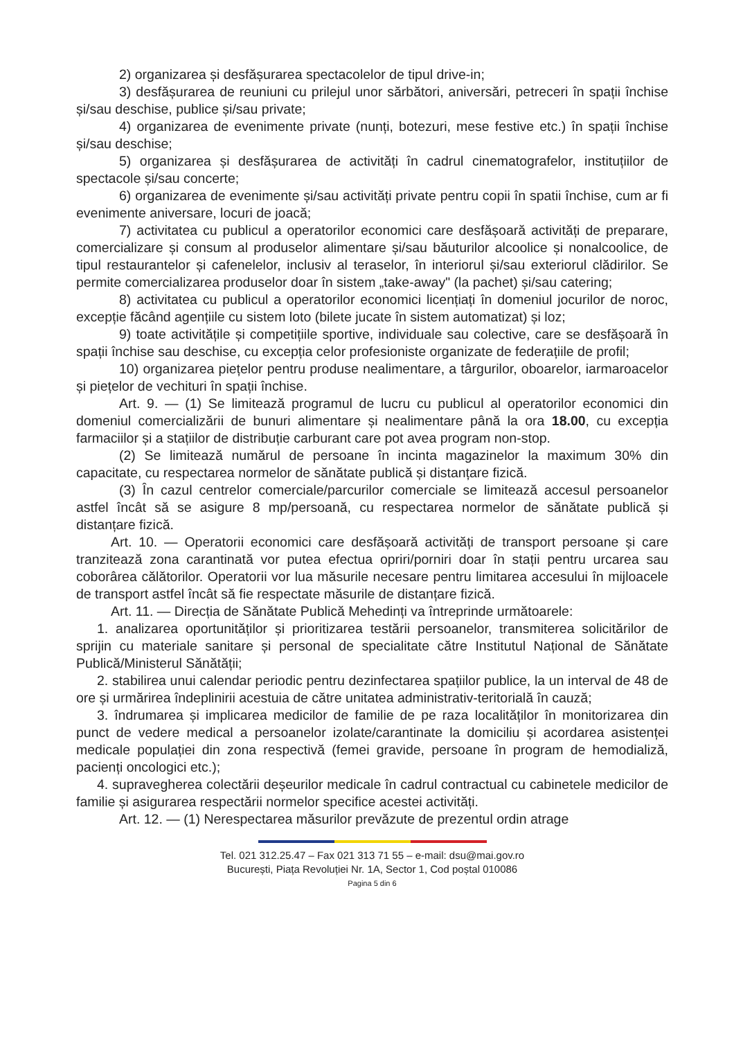2) organizarea și desfășurarea spectacolelor de tipul drive-in;
3) desfășurarea de reuniuni cu prilejul unor sărbători, aniversări, petreceri în spații închise și/sau deschise, publice și/sau private;
4) organizarea de evenimente private (nunți, botezuri, mese festive etc.) în spații închise și/sau deschise;
5) organizarea și desfășurarea de activități în cadrul cinematografelor, instituțiilor de spectacole și/sau concerte;
6) organizarea de evenimente și/sau activități private pentru copii în spatii închise, cum ar fi evenimente aniversare, locuri de joacă;
7) activitatea cu publicul a operatorilor economici care desfășoară activități de preparare, comercializare și consum al produselor alimentare și/sau băuturilor alcoolice și nonalcoolice, de tipul restaurantelor și cafenelelor, inclusiv al teraselor, în interiorul și/sau exteriorul clădirilor. Se permite comercializarea produselor doar în sistem „take-away" (la pachet) și/sau catering;
8) activitatea cu publicul a operatorilor economici licențiați în domeniul jocurilor de noroc, excepție făcând agențiile cu sistem loto (bilete jucate în sistem automatizat) și loz;
9) toate activitățile și competițiile sportive, individuale sau colective, care se desfășoară în spații închise sau deschise, cu excepția celor profesioniste organizate de federațiile de profil;
10) organizarea piețelor pentru produse nealimentare, a târgurilor, oboarelor, iarmaroacelor și piețelor de vechituri în spații închise.
Art. 9. — (1) Se limitează programul de lucru cu publicul al operatorilor economici din domeniul comercializării de bunuri alimentare și nealimentare până la ora 18.00, cu excepția farmaciilor și a stațiilor de distribuție carburant care pot avea program non-stop.
(2) Se limitează numărul de persoane în incinta magazinelor la maximum 30% din capacitate, cu respectarea normelor de sănătate publică și distanțare fizică.
(3) În cazul centrelor comerciale/parcurilor comerciale se limitează accesul persoanelor astfel încât să se asigure 8 mp/persoană, cu respectarea normelor de sănătate publică și distanțare fizică.
Art. 10. — Operatorii economici care desfășoară activități de transport persoane și care tranzitează zona carantinată vor putea efectua opriri/porniri doar în stații pentru urcarea sau coborârea călătorilor. Operatorii vor lua măsurile necesare pentru limitarea accesului în mijloacele de transport astfel încât să fie respectate măsurile de distanțare fizică.
Art. 11. — Direcția de Sănătate Publică Mehedinți va întreprinde următoarele:
1. analizarea oportunităților și prioritizarea testării persoanelor, transmiterea solicitărilor de sprijin cu materiale sanitare și personal de specialitate către Institutul Național de Sănătate Publică/Ministerul Sănătății;
2. stabilirea unui calendar periodic pentru dezinfectarea spațiilor publice, la un interval de 48 de ore și urmărirea îndeplinirii acestuia de către unitatea administrativ-teritorială în cauză;
3. îndrumarea și implicarea medicilor de familie de pe raza localităților în monitorizarea din punct de vedere medical a persoanelor izolate/carantinate la domiciliu și acordarea asistenței medicale populației din zona respectivă (femei gravide, persoane în program de hemodializă, pacienți oncologici etc.);
4. supravegherea colectării deșeurilor medicale în cadrul contractual cu cabinetele medicilor de familie și asigurarea respectării normelor specifice acestei activități.
Art. 12. — (1) Nerespectarea măsurilor prevăzute de prezentul ordin atrage
Tel. 021 312.25.47 – Fax 021 313 71 55 – e-mail: dsu@mai.gov.ro
București, Piața Revoluției Nr. 1A, Sector 1, Cod poștal 010086
Pagina 5 din 6